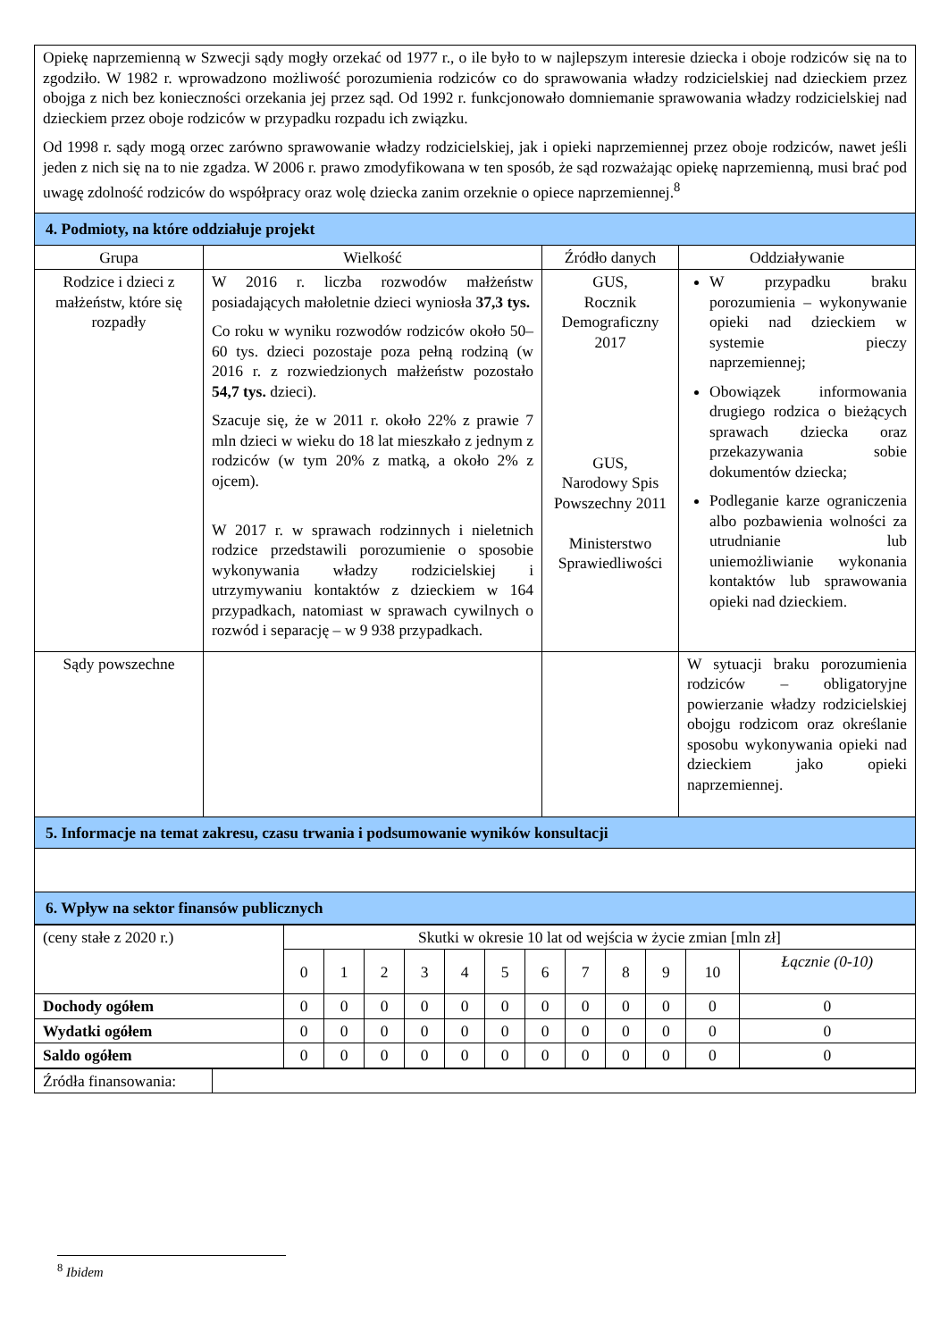| Opiekę naprzemienną w Szwecji sądy mogły orzekać od 1977 r., o ile było to w najlepszym interesie dziecka i oboje rodziców się na to zgodziło. W 1982 r. wprowadzono możliwość porozumienia rodziców co do sprawowania władzy rodzicielskiej nad dzieckiem przez obojga z nich bez konieczności orzekania jej przez sąd. Od 1992 r. funkcjonowało domniemanie sprawowania władzy rodzicielskiej nad dzieckiem przez oboje rodziców w przypadku rozpadu ich związku. Od 1998 r. sądy mogą orzec zarówno sprawowanie władzy rodzicielskiej, jak i opieki naprzemiennej przez oboje rodziców, nawet jeśli jeden z nich się na to nie zgadza. W 2006 r. prawo zmodyfikowana w ten sposób, że sąd rozważając opiekę naprzemienną, musi brać pod uwagę zdolność rodziców do współpracy oraz wolę dziecka zanim orzeknie o opiece naprzemiennej.<sup>8</sup> | | | |
| 4. Podmioty, na które oddziałuje projekt | | | |
| Grupa | Wielkość | Źródło danych | Oddziaływanie |
| Rodzice i dzieci z małżeństw, które się rozpadły | W 2016 r. liczba rozwodów małżeństw posiadających małoletnie dzieci wyniosła 37,3 tys. Co roku w wyniku rozwodów rodziców około 50–60 tys. dzieci pozostaje poza pełną rodziną (w 2016 r. z rozwiedzionych małżeństw pozostało 54,7 tys. dzieci). Szacuje się, że w 2011 r. około 22% z prawie 7 mln dzieci w wieku do 18 lat mieszkało z jednym z rodziców (w tym 20% z matką, a około 2% z ojcem). W 2017 r. w sprawach rodzinnych i nieletnich rodzice przedstawili porozumienie o sposobie wykonywania władzy rodzicielskiej i utrzymywaniu kontaktów z dzieckiem w 164 przypadkach, natomiast w sprawach cywilnych o rozwód i separację – w 9 938 przypadkach. | GUS, Rocznik Demograficzny 2017 GUS, Narodowy Spis Powszechny 2011 Ministerstwo Sprawiedliwości | W przypadku braku porozumienia – wykonywanie opieki nad dzieckiem w systemie pieczy naprzemiennej; Obowiązek informowania drugiego rodzica o bieżących sprawach dziecka oraz przekazywania sobie dokumentów dziecka; Podleganie karze ograniczenia albo pozbawienia wolności za utrudnianie lub uniemożliwianie wykonania kontaktów lub sprawowania opieki nad dzieckiem. |
| Sądy powszechne | | | W sytuacji braku porozumienia rodziców – obligatoryjne powierzanie władzy rodzicielskiej obojgu rodzicom oraz określanie sposobu wykonywania opieki nad dzieckiem jako opieki naprzemiennej. |
| 5. Informacje na temat zakresu, czasu trwania i podsumowanie wyników konsultacji | | | |
| 6. Wpływ na sektor finansów publicznych | | | |
| (ceny stałe z 2020 r.) | Skutki w okresie 10 lat od wejścia w życie zmian [mln zł] | | | | | | | | | | | |
| | 0 | 1 | 2 | 3 | 4 | 5 | 6 | 7 | 8 | 9 | 10 | Łącznie (0-10) |
| Dochody ogółem | 0 | 0 | 0 | 0 | 0 | 0 | 0 | 0 | 0 | 0 | 0 | 0 |
| Wydatki ogółem | 0 | 0 | 0 | 0 | 0 | 0 | 0 | 0 | 0 | 0 | 0 | 0 |
| Saldo ogółem | 0 | 0 | 0 | 0 | 0 | 0 | 0 | 0 | 0 | 0 | 0 | 0 |
| Źródła finansowania: | |
<sup>8</sup> Ibidem